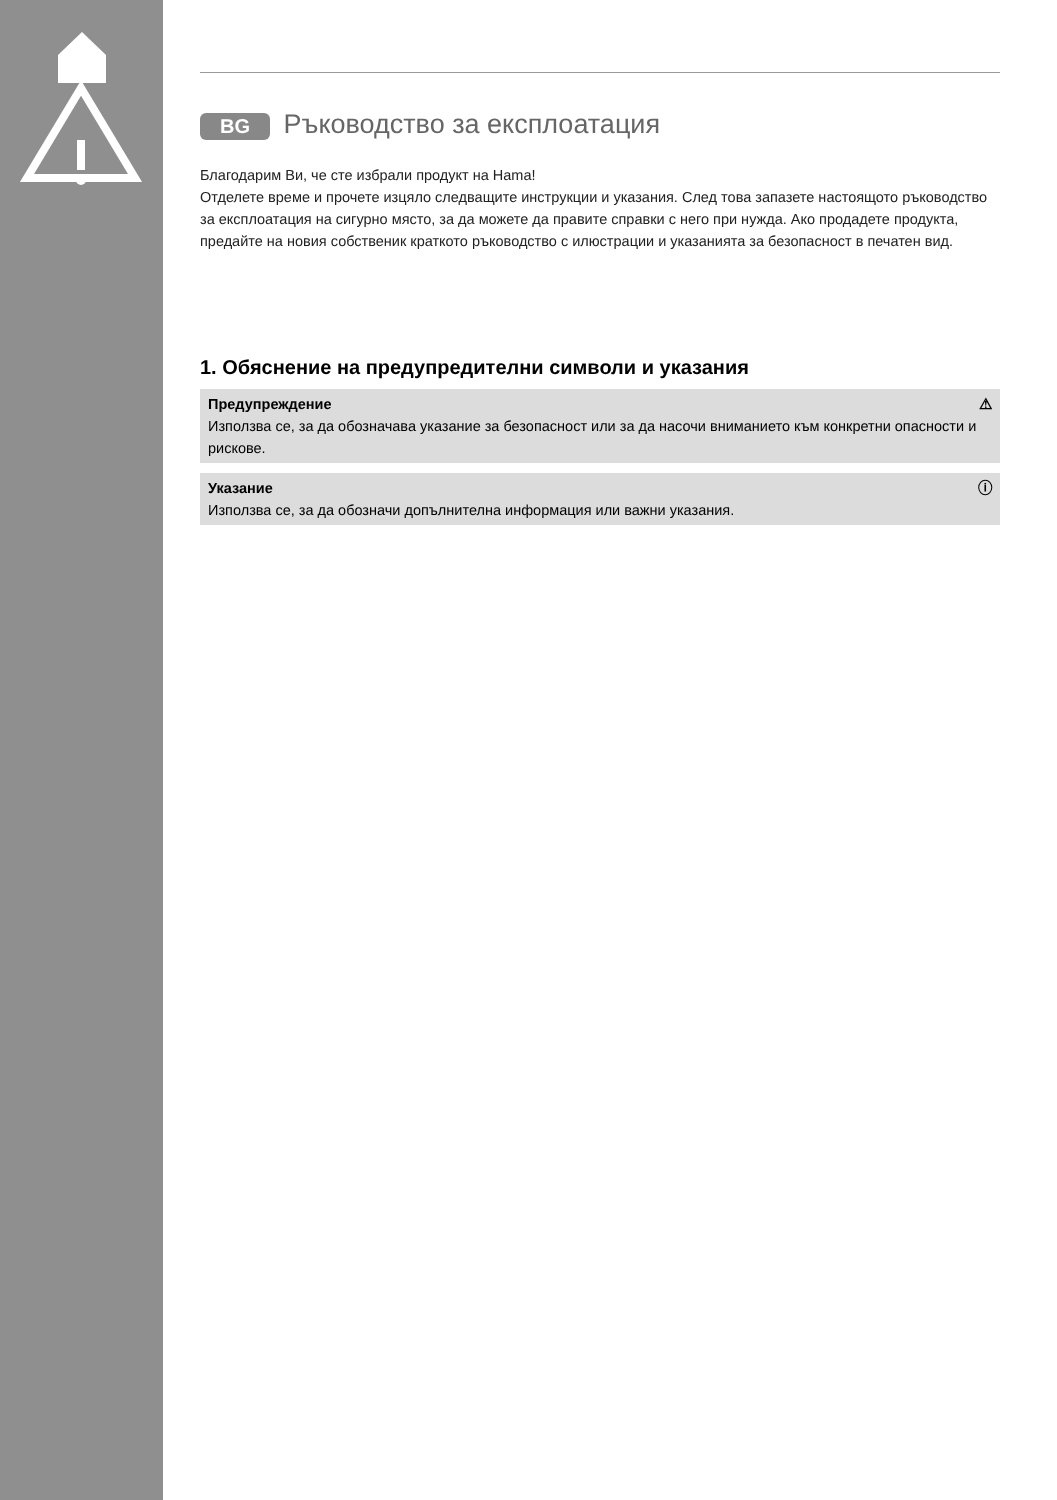BG Ръководство за експлоатация
Благодарим Ви, че сте избрали продукт на Hama!
Отделете време и прочете изцяло следващите инструкции и указания. След това запазете настоящото ръководство за експлоатация на сигурно място, за да можете да правите справки с него при нужда. Ако продадете продукта, предайте на новия собственик краткото ръководство с илюстрации и указанията за безопасност в печатен вид.
1. Обяснение на предупредителни символи и указания
⚠ Предупреждение
Използва се, за да обозначава указание за безопасност или за да насочи вниманието към конкретни опасности и рискове.
ⓘ Указание
Използва се, за да обозначи допълнителна информация или важни указания.